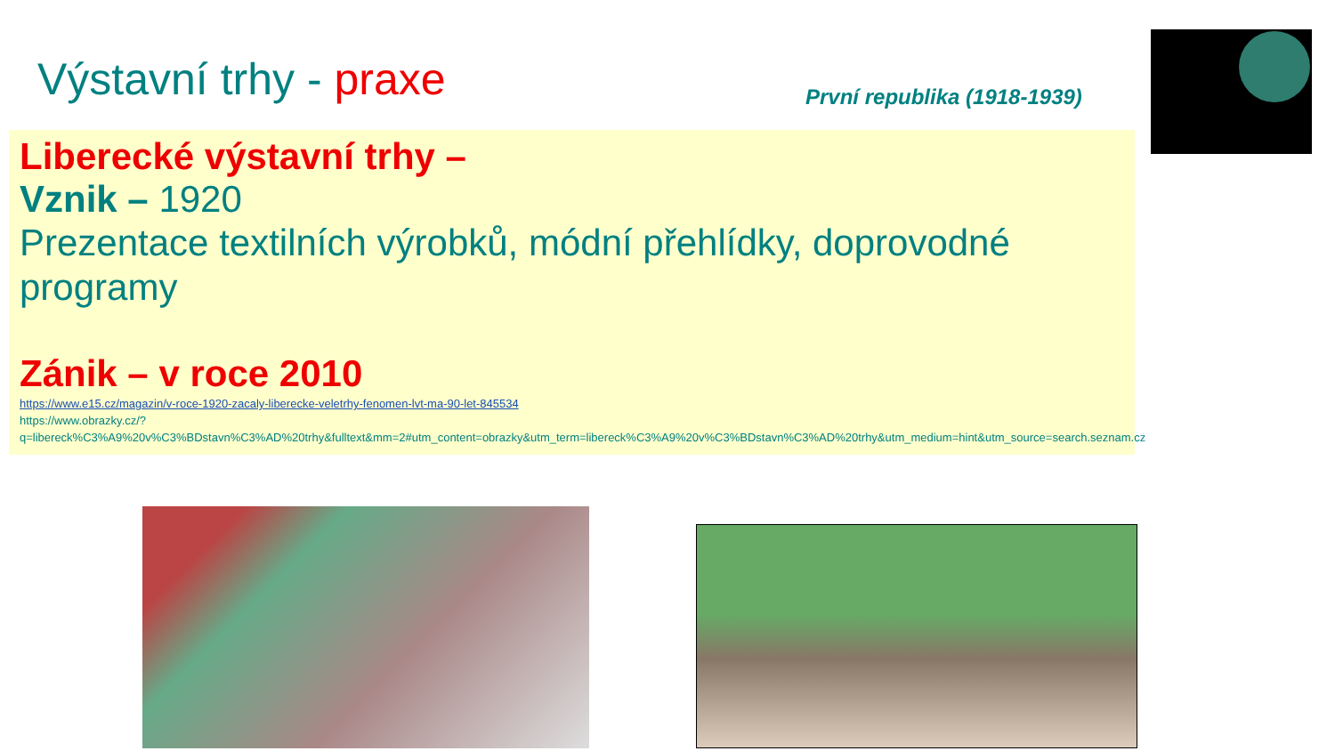Výstavní trhy - praxe První republika (1918-1939)
Liberecké výstavní trhy –
Vznik – 1920
Prezentace textilních výrobků, módní přehlídky, doprovodné programy
Zánik – v roce 2010
https://www.e15.cz/magazin/v-roce-1920-zacaly-liberecke-veletrhy-fenomen-lvt-ma-90-let-845534
https://www.obrazky.cz/?q=libereck%C3%A9%20v%C3%BDstavn%C3%AD%20trhy&fulltext&mm=2#utm_content=obrazky&utm_term=libereck%C3%A9%20v%C3%BDstavn%C3%AD%20trhy&utm_medium=hint&utm_source=search.seznam.cz